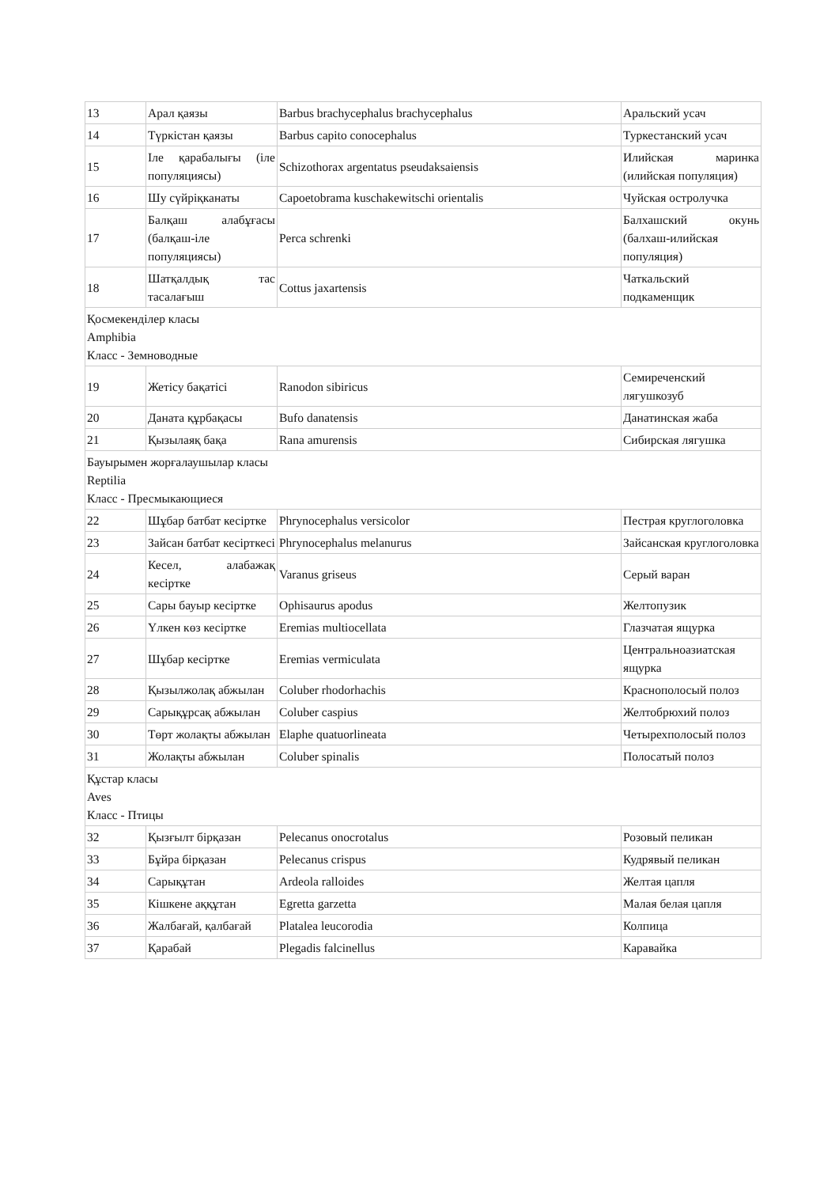| 13 | Арал қаязы | Barbus brachycephalus brachycephalus | Аральский усач |
| 14 | Түркістан қаязы | Barbus capito conocephalus | Туркестанский усач |
| 15 | Іле қарабалығы (іле популяциясы) | Schizothorax argentatus pseudaksaiensis | Илийская маринка (илийская популяция) |
| 16 | Шу сүйріқканаты | Capoetobrama kuschakewitschi orientalis | Чуйская остролучка |
| 17 | Балқаш алабұғасы (балқаш-іле популяциясы) | Perca schrenki | Балхашский окунь (балхаш-илийская популяция) |
| 18 | Шатқалдық тас тасалағыш | Cottus jaxartensis | Чаткальский подкаменщик |
| Қосмекенділер класы Amphibia Класс - Земноводные | | | |
| 19 | Жетісу бақатісі | Ranodon sibiricus | Семиреченский лягушкозуб |
| 20 | Даната құрбақасы | Bufo danatensis | Данатинская жаба |
| 21 | Қызылаяқ бақа | Rana amurensis | Сибирская лягушка |
| Бауырымен жорғалаушылар класы Reptilia Класс - Пресмыкающиеся | | | |
| 22 | Шұбар батбат кесіртке | Phrynocephalus versicolor | Пестрая круглоголовка |
| 23 | Зайсан батбат кесірткесі | Phrynocephalus melanurus | Зайсанская круглоголовка |
| 24 | Кесел, алабажақ кесіртке | Varanus griseus | Серый варан |
| 25 | Сары бауыр кесіртке | Ophisaurus apodus | Желтопузик |
| 26 | Үлкен көз кесіртке | Eremias multiocellata | Глазчатая ящурка |
| 27 | Шұбар кесіртке | Eremias vermiculata | Центральноазиатская ящурка |
| 28 | Қызылжолақ абжылан | Coluber rhodorhachis | Краснополосый полоз |
| 29 | Сарықұрсақ абжылан | Coluber caspius | Желтобрюхий полоз |
| 30 | Төрт жолақты абжылан | Elaphe quatuorlineata | Четырехполосый полоз |
| 31 | Жолақты абжылан | Coluber spinalis | Полосатый полоз |
| Құстар класы Aves Класс - Птицы | | | |
| 32 | Қызғылт бірқазан | Pelecanus onocrotalus | Розовый пеликан |
| 33 | Бұйра бірқазан | Pelecanus crispus | Кудрявый пеликан |
| 34 | Сарықұтан | Ardeola ralloides | Желтая цапля |
| 35 | Кішкене аққұтан | Egretta garzetta | Малая белая цапля |
| 36 | Жалбағай, қалбағай | Platalea leucorodia | Колпица |
| 37 | Қарабай | Plegadis falcinellus | Каравайка |